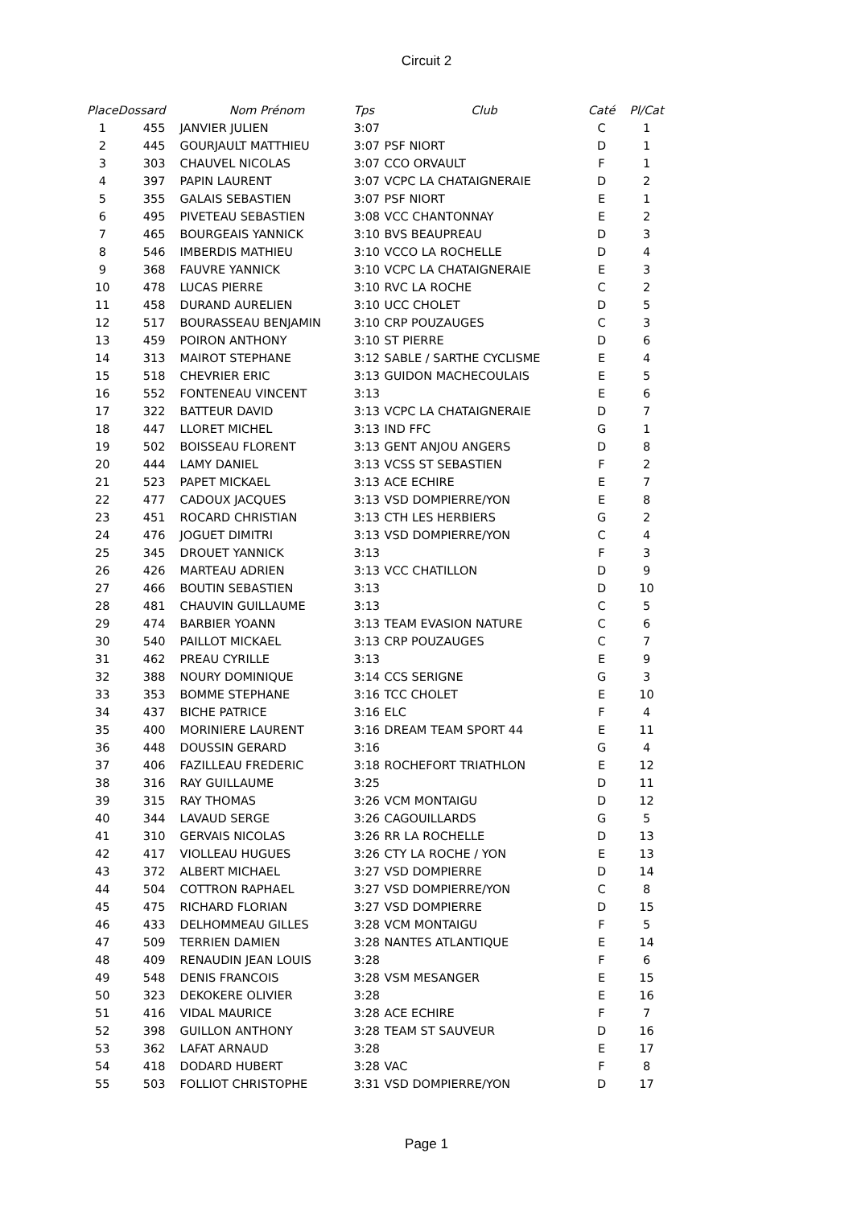Circuit 2
| Place | Dossard | Nom Prénom | Tps | Club | Caté | Pl/Cat |
| --- | --- | --- | --- | --- | --- | --- |
| 1 | 455 | JANVIER JULIEN | 3:07 | | C | 1 |
| 2 | 445 | GOURJAULT MATTHIEU | 3:07 | PSF NIORT | D | 1 |
| 3 | 303 | CHAUVEL NICOLAS | 3:07 | CCO ORVAULT | F | 1 |
| 4 | 397 | PAPIN LAURENT | 3:07 | VCPC LA CHATAIGNERAIE | D | 2 |
| 5 | 355 | GALAIS SEBASTIEN | 3:07 | PSF NIORT | E | 1 |
| 6 | 495 | PIVETEAU SEBASTIEN | 3:08 | VCC CHANTONNAY | E | 2 |
| 7 | 465 | BOURGEAIS YANNICK | 3:10 | BVS BEAUPREAU | D | 3 |
| 8 | 546 | IMBERDIS MATHIEU | 3:10 | VCCO LA ROCHELLE | D | 4 |
| 9 | 368 | FAUVRE YANNICK | 3:10 | VCPC LA CHATAIGNERAIE | E | 3 |
| 10 | 478 | LUCAS PIERRE | 3:10 | RVC LA ROCHE | C | 2 |
| 11 | 458 | DURAND AURELIEN | 3:10 | UCC CHOLET | D | 5 |
| 12 | 517 | BOURASSEAU BENJAMIN | 3:10 | CRP POUZAUGES | C | 3 |
| 13 | 459 | POIRON ANTHONY | 3:10 | ST PIERRE | D | 6 |
| 14 | 313 | MAIROT STEPHANE | 3:12 | SABLE / SARTHE CYCLISME | E | 4 |
| 15 | 518 | CHEVRIER ERIC | 3:13 | GUIDON MACHECOULAIS | E | 5 |
| 16 | 552 | FONTENEAU VINCENT | 3:13 | | E | 6 |
| 17 | 322 | BATTEUR DAVID | 3:13 | VCPC LA CHATAIGNERAIE | D | 7 |
| 18 | 447 | LLORET MICHEL | 3:13 | IND FFC | G | 1 |
| 19 | 502 | BOISSEAU FLORENT | 3:13 | GENT ANJOU ANGERS | D | 8 |
| 20 | 444 | LAMY DANIEL | 3:13 | VCSS ST SEBASTIEN | F | 2 |
| 21 | 523 | PAPET MICKAEL | 3:13 | ACE ECHIRE | E | 7 |
| 22 | 477 | CADOUX JACQUES | 3:13 | VSD DOMPIERRE/YON | E | 8 |
| 23 | 451 | ROCARD CHRISTIAN | 3:13 | CTH LES HERBIERS | G | 2 |
| 24 | 476 | JOGUET DIMITRI | 3:13 | VSD DOMPIERRE/YON | C | 4 |
| 25 | 345 | DROUET YANNICK | 3:13 | | F | 3 |
| 26 | 426 | MARTEAU ADRIEN | 3:13 | VCC CHATILLON | D | 9 |
| 27 | 466 | BOUTIN SEBASTIEN | 3:13 | | D | 10 |
| 28 | 481 | CHAUVIN GUILLAUME | 3:13 | | C | 5 |
| 29 | 474 | BARBIER YOANN | 3:13 | TEAM EVASION NATURE | C | 6 |
| 30 | 540 | PAILLOT MICKAEL | 3:13 | CRP POUZAUGES | C | 7 |
| 31 | 462 | PREAU CYRILLE | 3:13 | | E | 9 |
| 32 | 388 | NOURY DOMINIQUE | 3:14 | CCS SERIGNE | G | 3 |
| 33 | 353 | BOMME STEPHANE | 3:16 | TCC CHOLET | E | 10 |
| 34 | 437 | BICHE PATRICE | 3:16 | ELC | F | 4 |
| 35 | 400 | MORINIERE LAURENT | 3:16 | DREAM TEAM SPORT 44 | E | 11 |
| 36 | 448 | DOUSSIN GERARD | 3:16 | | G | 4 |
| 37 | 406 | FAZILLEAU FREDERIC | 3:18 | ROCHEFORT TRIATHLON | E | 12 |
| 38 | 316 | RAY GUILLAUME | 3:25 | | D | 11 |
| 39 | 315 | RAY THOMAS | 3:26 | VCM MONTAIGU | D | 12 |
| 40 | 344 | LAVAUD SERGE | 3:26 | CAGOUILLARDS | G | 5 |
| 41 | 310 | GERVAIS NICOLAS | 3:26 | RR LA ROCHELLE | D | 13 |
| 42 | 417 | VIOLLEAU HUGUES | 3:26 | CTY LA ROCHE / YON | E | 13 |
| 43 | 372 | ALBERT MICHAEL | 3:27 | VSD DOMPIERRE | D | 14 |
| 44 | 504 | COTTRON RAPHAEL | 3:27 | VSD DOMPIERRE/YON | C | 8 |
| 45 | 475 | RICHARD FLORIAN | 3:27 | VSD DOMPIERRE | D | 15 |
| 46 | 433 | DELHOMMEAU GILLES | 3:28 | VCM MONTAIGU | F | 5 |
| 47 | 509 | TERRIEN DAMIEN | 3:28 | NANTES ATLANTIQUE | E | 14 |
| 48 | 409 | RENAUDIN JEAN LOUIS | 3:28 | | F | 6 |
| 49 | 548 | DENIS FRANCOIS | 3:28 | VSM MESANGER | E | 15 |
| 50 | 323 | DEKOKERE OLIVIER | 3:28 | | E | 16 |
| 51 | 416 | VIDAL MAURICE | 3:28 | ACE ECHIRE | F | 7 |
| 52 | 398 | GUILLON ANTHONY | 3:28 | TEAM ST SAUVEUR | D | 16 |
| 53 | 362 | LAFAT ARNAUD | 3:28 | | E | 17 |
| 54 | 418 | DODARD HUBERT | 3:28 | VAC | F | 8 |
| 55 | 503 | FOLLIOT CHRISTOPHE | 3:31 | VSD DOMPIERRE/YON | D | 17 |
Page 1